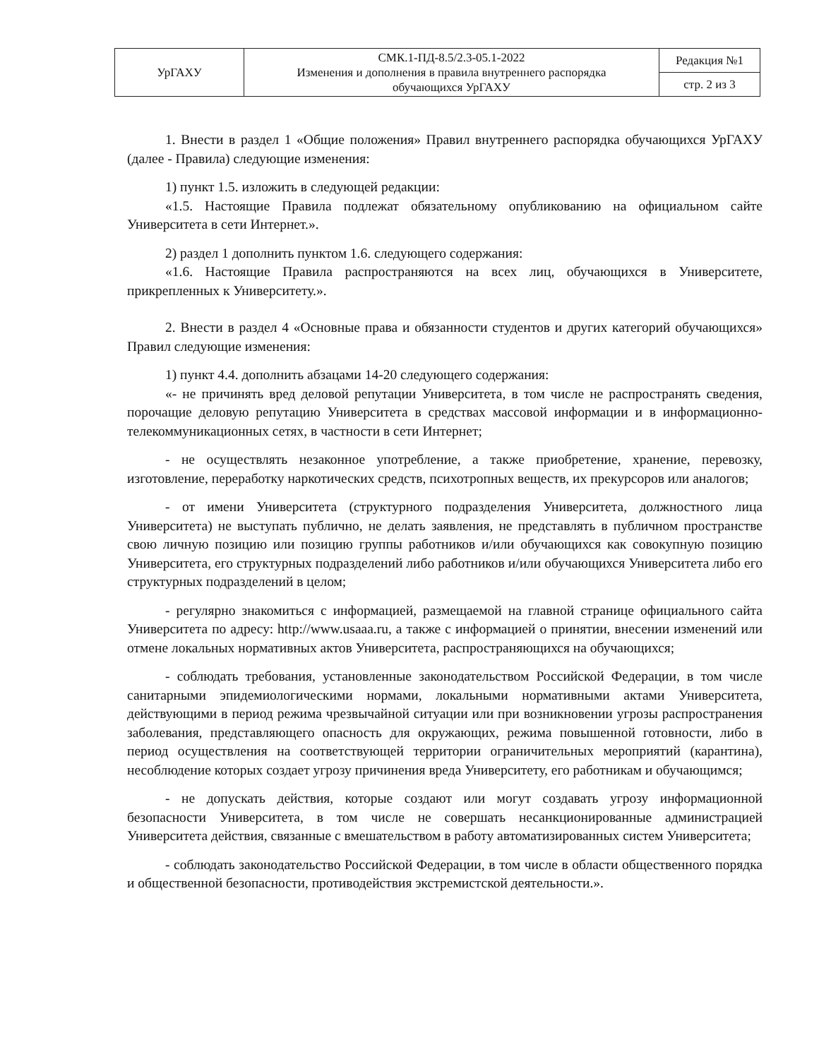| УрГАХУ | СМК.1-ПД-8.5/2.3-05.1-2022 Изменения и дополнения в правила внутреннего распорядка обучающихся УрГАХУ | Редакция №1 |
| | | стр. 2 из 3 |
1. Внести в раздел 1 «Общие положения» Правил внутреннего распорядка обучающихся УрГАХУ (далее - Правила) следующие изменения:
1) пункт 1.5. изложить в следующей редакции:
«1.5. Настоящие Правила подлежат обязательному опубликованию на официальном сайте Университета в сети Интернет.».
2) раздел 1 дополнить пунктом 1.6. следующего содержания:
«1.6. Настоящие Правила распространяются на всех лиц, обучающихся в Университете, прикрепленных к Университету.».
2. Внести в раздел 4 «Основные права и обязанности студентов и других категорий обучающихся» Правил следующие изменения:
1) пункт 4.4. дополнить абзацами 14-20 следующего содержания:
«- не причинять вред деловой репутации Университета, в том числе не распространять сведения, порочащие деловую репутацию Университета в средствах массовой информации и в информационно-телекоммуникационных сетях, в частности в сети Интернет;
- не осуществлять незаконное употребление, а также приобретение, хранение, перевозку, изготовление, переработку наркотических средств, психотропных веществ, их прекурсоров или аналогов;
- от имени Университета (структурного подразделения Университета, должностного лица Университета) не выступать публично, не делать заявления, не представлять в публичном пространстве свою личную позицию или позицию группы работников и/или обучающихся как совокупную позицию Университета, его структурных подразделений либо работников и/или обучающихся Университета либо его структурных подразделений в целом;
- регулярно знакомиться с информацией, размещаемой на главной странице официального сайта Университета по адресу: http://www.usaaa.ru, а также с информацией о принятии, внесении изменений или отмене локальных нормативных актов Университета, распространяющихся на обучающихся;
- соблюдать требования, установленные законодательством Российской Федерации, в том числе санитарными эпидемиологическими нормами, локальными нормативными актами Университета, действующими в период режима чрезвычайной ситуации или при возникновении угрозы распространения заболевания, представляющего опасность для окружающих, режима повышенной готовности, либо в период осуществления на соответствующей территории ограничительных мероприятий (карантина), несоблюдение которых создает угрозу причинения вреда Университету, его работникам и обучающимся;
- не допускать действия, которые создают или могут создавать угрозу информационной безопасности Университета, в том числе не совершать несанкционированные администрацией Университета действия, связанные с вмешательством в работу автоматизированных систем Университета;
- соблюдать законодательство Российской Федерации, в том числе в области общественного порядка и общественной безопасности, противодействия экстремистской деятельности.».